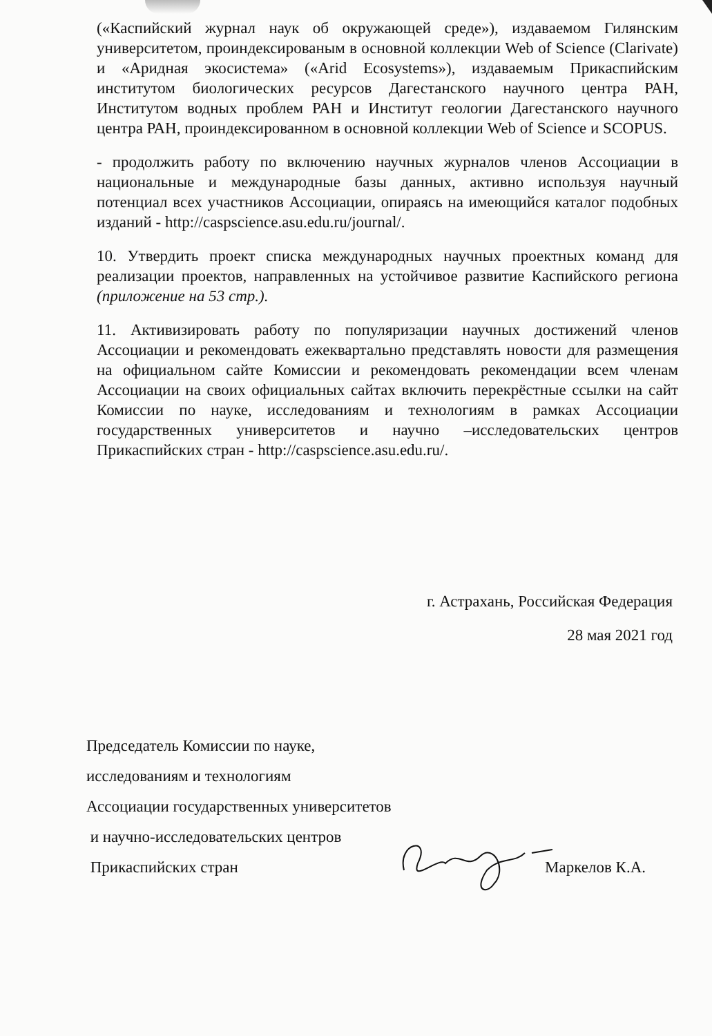(«Каспийский журнал наук об окружающей среде»), издаваемом Гилянским университетом, проиндексированым в основной коллекции Web of Science (Clarivate) и «Аридная экосистема» («Arid Ecosystems»), издаваемым Прикаспийским институтом биологических ресурсов Дагестанского научного центра РАН, Институтом водных проблем РАН и Институт геологии Дагестанского научного центра РАН, проиндексированном в основной коллекции Web of Science и SCOPUS.
- продолжить работу по включению научных журналов членов Ассоциации в национальные и международные базы данных, активно используя научный потенциал всех участников Ассоциации, опираясь на имеющийся каталог подобных изданий - http://caspscience.asu.edu.ru/journal/.
10. Утвердить проект списка международных научных проектных команд для реализации проектов, направленных на устойчивое развитие Каспийского региона (приложение на 53 стр.).
11. Активизировать работу по популяризации научных достижений членов Ассоциации и рекомендовать ежеквартально представлять новости для размещения на официальном сайте Комиссии и рекомендовать рекомендации всем членам Ассоциации на своих официальных сайтах включить перекрёстные ссылки на сайт Комиссии по науке, исследованиям и технологиям в рамках Ассоциации государственных университетов и научно –исследовательских центров Прикаспийских стран - http://caspscience.asu.edu.ru/.
г. Астрахань, Российская Федерация
28 мая 2021 год
Председатель Комиссии по науке,
исследованиям и технологиям
Ассоциации государственных университетов
и научно-исследовательских центров
Прикаспийских стран Маркелов К.А.